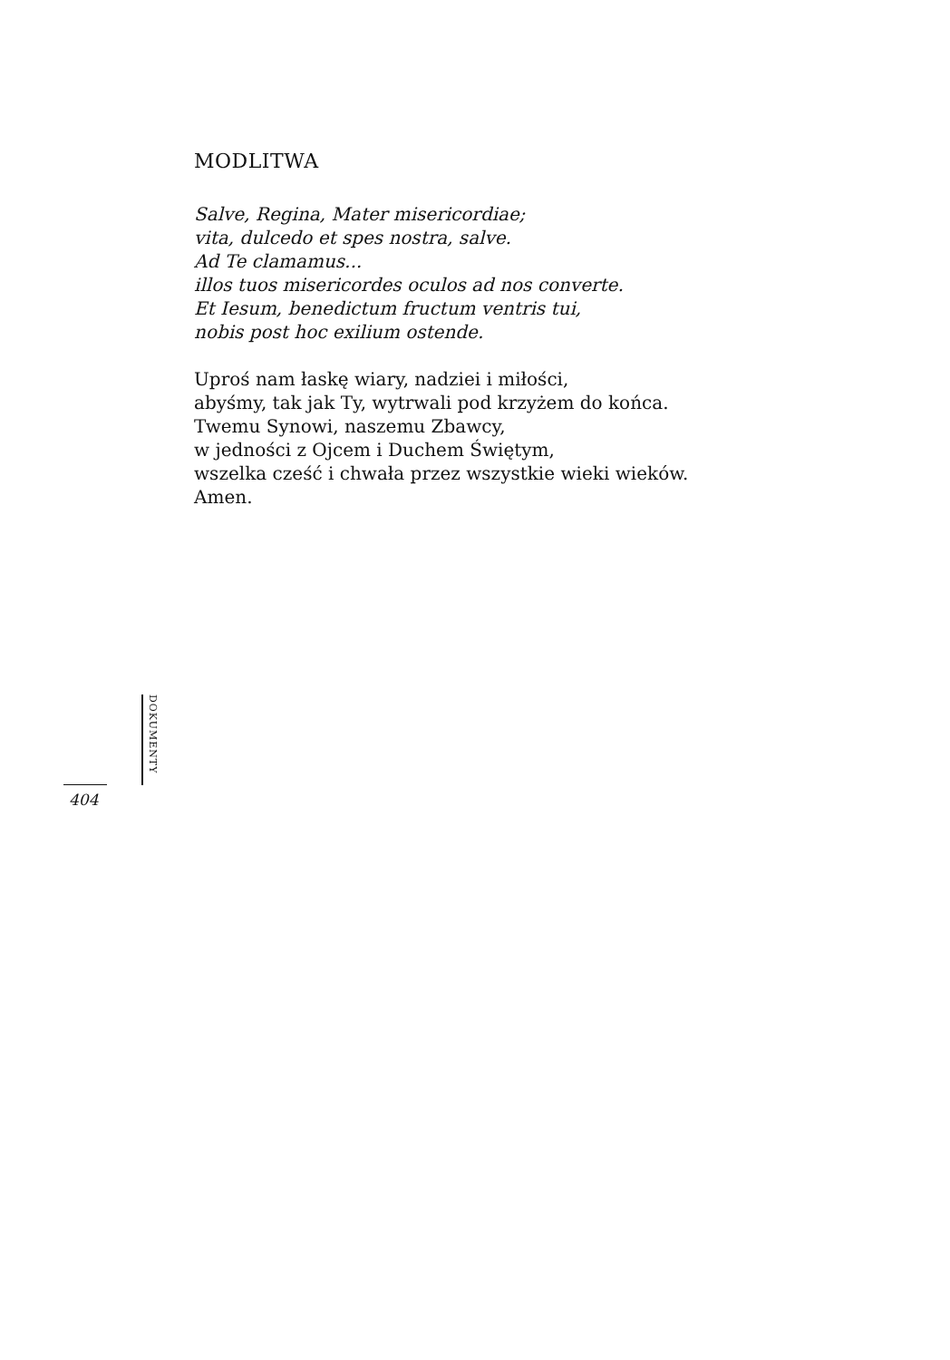MODLITWA
Salve, Regina, Mater misericordiae;
vita, dulcedo et spes nostra, salve.
Ad Te clamamus...
illos tuos misericordes oculos ad nos converte.
Et Iesum, benedictum fructum ventris tui,
nobis post hoc exilium ostende.
Uproś nam łaskę wiary, nadziei i miłości,
abyśmy, tak jak Ty, wytrwali pod krzyżem do końca.
Twemu Synowi, naszemu Zbawcy,
w jedności z Ojcem i Duchem Świętym,
wszelka cześć i chwała przez wszystkie wieki wieków.
Amen.
DOKUMENTY
404